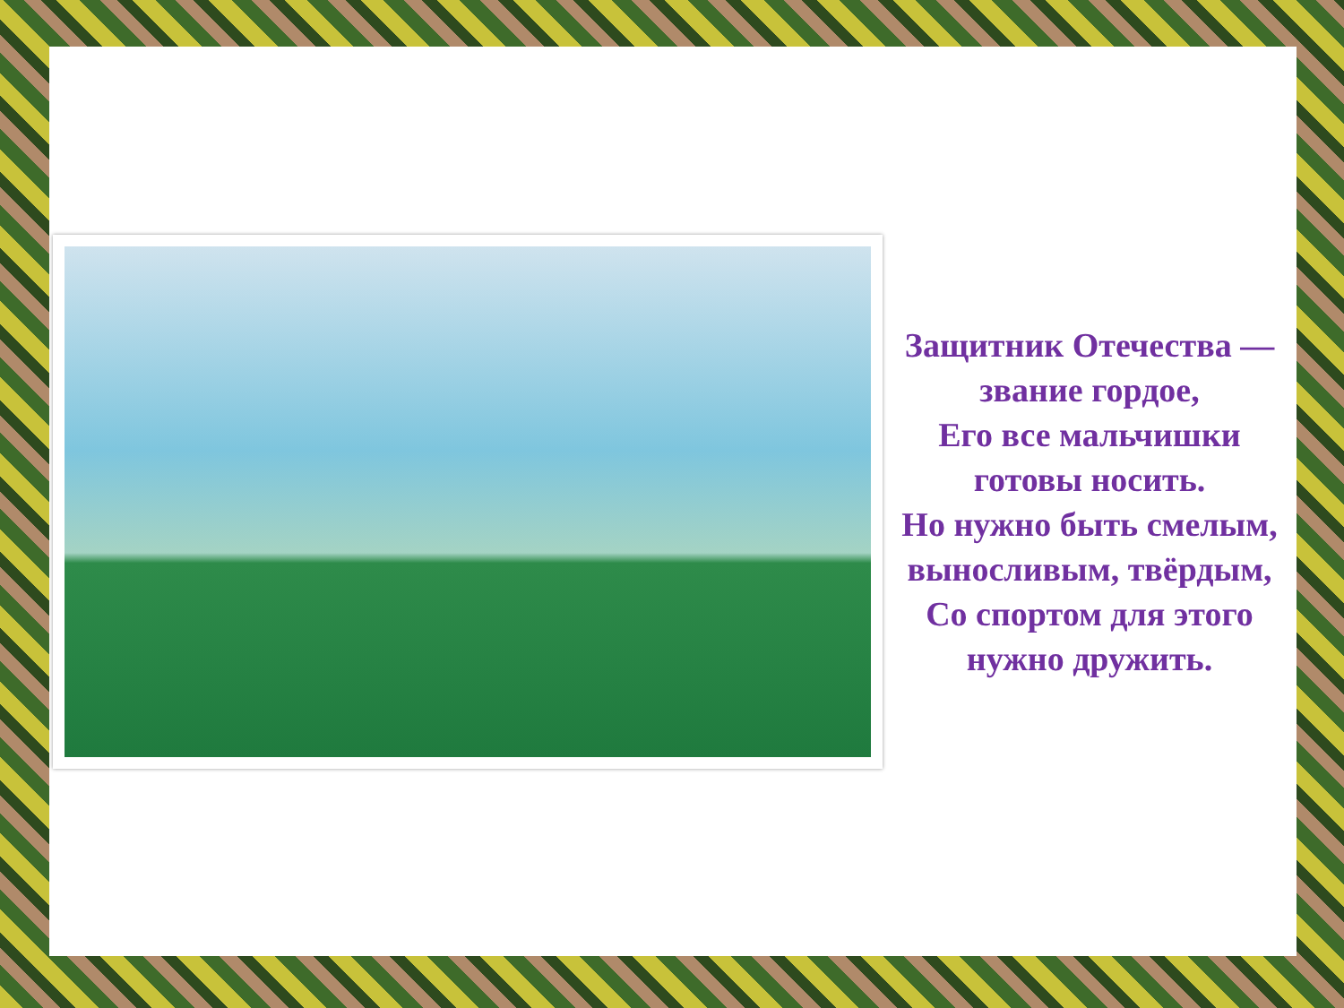Защитник Отечества —
звание гордое,
Его все мальчишки
готовы носить.
Но нужно быть смелым,
выносливым, твёрдым,
Со спортом для этого
нужно дружить.